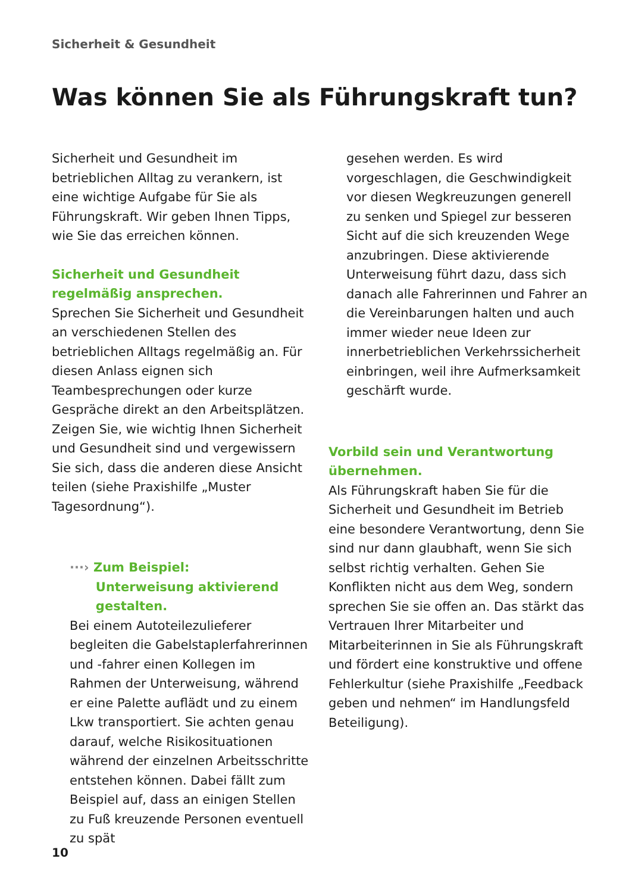Sicherheit & Gesundheit
Was können Sie als Führungskraft tun?
Sicherheit und Gesundheit im betrieblichen Alltag zu verankern, ist eine wichtige Aufgabe für Sie als Führungskraft. Wir geben Ihnen Tipps, wie Sie das erreichen können.
Sicherheit und Gesundheit regelmäßig ansprechen.
Sprechen Sie Sicherheit und Gesundheit an verschiedenen Stellen des betrieblichen Alltags regelmäßig an. Für diesen Anlass eignen sich Teambesprechungen oder kurze Gespräche direkt an den Arbeitsplätzen. Zeigen Sie, wie wichtig Ihnen Sicherheit und Gesundheit sind und vergewissern Sie sich, dass die anderen diese Ansicht teilen (siehe Praxishilfe „Muster Tagesordnung“).
···› Zum Beispiel:
Unterweisung aktivierend
gestalten.
Bei einem Autoteilezulieferer begleiten die Gabelstaplerfahrerinnen und -fahrer einen Kollegen im Rahmen der Unterweisung, während er eine Palette auflädt und zu einem Lkw transportiert. Sie achten genau darauf, welche Risikosituationen während der einzelnen Arbeitsschritte entstehen können. Dabei fällt zum Beispiel auf, dass an einigen Stellen zu Fuß kreuzende Personen eventuell zu spät
gesehen werden. Es wird vorgeschlagen, die Geschwindigkeit vor diesen Wegkreuzungen generell zu senken und Spiegel zur besseren Sicht auf die sich kreuzenden Wege anzubringen. Diese aktivierende Unterweisung führt dazu, dass sich danach alle Fahrerinnen und Fahrer an die Vereinbarungen halten und auch immer wieder neue Ideen zur innerbetrieblichen Verkehrssicherheit einbringen, weil ihre Aufmerksamkeit geschärft wurde.
Vorbild sein und Verantwortung übernehmen.
Als Führungskraft haben Sie für die Sicherheit und Gesundheit im Betrieb eine besondere Verantwortung, denn Sie sind nur dann glaubhaft, wenn Sie sich selbst richtig verhalten. Gehen Sie Konflikten nicht aus dem Weg, sondern sprechen Sie sie offen an. Das stärkt das Vertrauen Ihrer Mitarbeiter und Mitarbeiterinnen in Sie als Führungskraft und fördert eine konstruktive und offene Fehlerkultur (siehe Praxishilfe „Feedback geben und nehmen“ im Handlungsfeld Beteiligung).
10